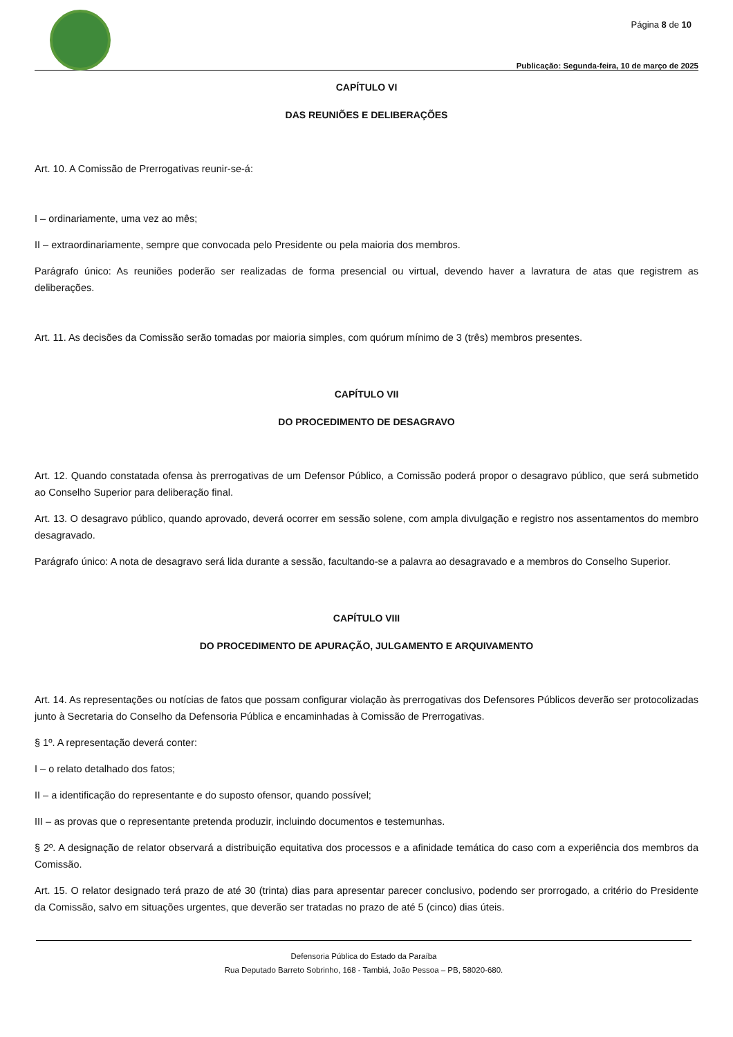Página 8 de 10
Publicação: Segunda-feira, 10 de março de 2025
CAPÍTULO VI
DAS REUNIÕES E DELIBERAÇÕES
Art. 10. A Comissão de Prerrogativas reunir-se-á:
I – ordinariamente, uma vez ao mês;
II – extraordinariamente, sempre que convocada pelo Presidente ou pela maioria dos membros.
Parágrafo único: As reuniões poderão ser realizadas de forma presencial ou virtual, devendo haver a lavratura de atas que registrem as deliberações.
Art. 11. As decisões da Comissão serão tomadas por maioria simples, com quórum mínimo de 3 (três) membros presentes.
CAPÍTULO VII
DO PROCEDIMENTO DE DESAGRAVO
Art. 12. Quando constatada ofensa às prerrogativas de um Defensor Público, a Comissão poderá propor o desagravo público, que será submetido ao Conselho Superior para deliberação final.
Art. 13. O desagravo público, quando aprovado, deverá ocorrer em sessão solene, com ampla divulgação e registro nos assentamentos do membro desagravado.
Parágrafo único: A nota de desagravo será lida durante a sessão, facultando-se a palavra ao desagravado e a membros do Conselho Superior.
CAPÍTULO VIII
DO PROCEDIMENTO DE APURAÇÃO, JULGAMENTO E ARQUIVAMENTO
Art. 14. As representações ou notícias de fatos que possam configurar violação às prerrogativas dos Defensores Públicos deverão ser protocolizadas junto à Secretaria do Conselho da Defensoria Pública e encaminhadas à Comissão de Prerrogativas.
§ 1º. A representação deverá conter:
I – o relato detalhado dos fatos;
II – a identificação do representante e do suposto ofensor, quando possível;
III – as provas que o representante pretenda produzir, incluindo documentos e testemunhas.
§ 2º. A designação de relator observará a distribuição equitativa dos processos e a afinidade temática do caso com a experiência dos membros da Comissão.
Art. 15. O relator designado terá prazo de até 30 (trinta) dias para apresentar parecer conclusivo, podendo ser prorrogado, a critério do Presidente da Comissão, salvo em situações urgentes, que deverão ser tratadas no prazo de até 5 (cinco) dias úteis.
Defensoria Pública do Estado da Paraíba
Rua Deputado Barreto Sobrinho, 168 - Tambiá, João Pessoa – PB, 58020-680.